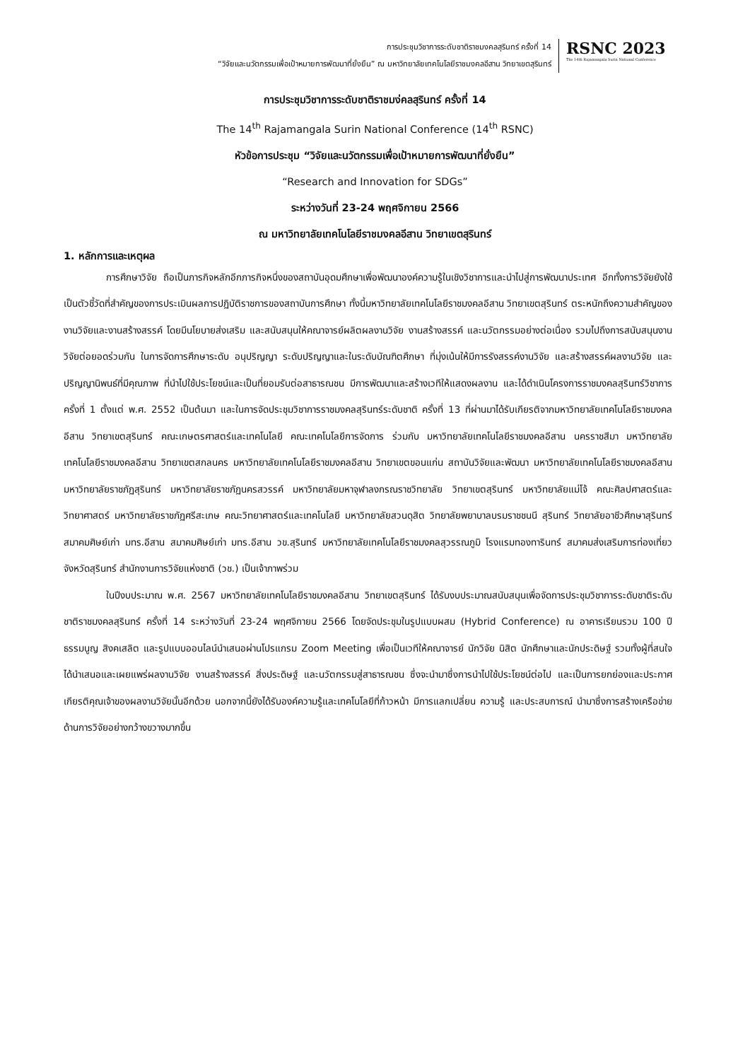การประชุมวิชาการระดับชาติราชมงคลสุรินทร์ ครั้งที่ 14
“วิจัยและนวัตกรรมเพื่อเป้าหมายการพัฒนาที่ยั่งยืน” ณ มหาวิทยาลัยเทคโนโลยีราชมงคลอีสาน วิทยาเขตสุรินทร์
RSNC 2023
The 14th Rajamangala Surin National Conference
การประชุมวิชาการระดับชาติราชมง่คลสุรินทร์ ครั้งที่ 14
The 14<sup>th</sup> Rajamangala Surin National Conference (14<sup>th</sup> RSNC)
หัวข้อการประชุม “วิจัยและนวัตกรรมเพื่อเป้าหมายการพัฒนาที่ยั่งยืน”
“Research and Innovation for SDGs”
ระหว่างวันที่ 23-24 พฤศจิกายน 2566
ณ มหาวิทยาลัยเทคโนโลยีราชมงคลอีสาน วิทยาเขตสุรินทร์
1. หลักการและเหตุผล
การศึกษาวิจัย ถือเป็นภารกิจหลักอีกภารกิจหนึ่งของสถาบันอุดมศึกษาเพื่อพัฒนาองค์ความรู้ในเชิงวิชาการและนำไปสู่การพัฒนาประเทศ อีกทั้งการวิจัยยังใช้เป็นตัวชี้วัดที่สำคัญของการประเมินผลการปฏิบัติราชการของสถาบันการศึกษา ทั้งนี้มหาวิทยาลัยเทคโนโลยีราชมงคลอีสาน วิทยาเขตสุรินทร์ ตระหนักถึงความสำคัญของงานวิจัยและงานสร้างสรรค์ โดยมีนโยบายส่งเสริม และสนับสนุนให้คณาจารย์ผลิตผลงานวิจัย งานสร้างสรรค์ และนวัตกรรมอย่างต่อเนื่อง รวมไปถึงการสนับสนุนงานวิจัยต่อยอดร่วมกัน ในการจัดการศึกษาระดับ อนุปริญญา ระดับปริญญาและในระดับบัณฑิตศึกษา ที่มุ่งเน้นให้มีการรังสรรค์งานวิจัย และสร้างสรรค์ผลงานวิจัย และปริญญานิพนธ์ที่มีคุณภาพ ที่นำไปใช้ประโยชน์และเป็นที่ยอมรับต่อสาธารณชน มีการพัฒนาและสร้างเวทีให้แสดงผลงาน และได้ดำเนินโครงการราชมงคลสุรินทร์วิชาการ ครั้งที่ 1 ตั้งแต่ พ.ศ. 2552 เป็นต้นมา และในการจัดประชุมวิชาการราชมงคลสุรินทร์ระดับชาติ ครั้งที่ 13 ที่ผ่านมาได้รับเกียรติจากมหาวิทยาลัยเทคโนโลยีราชมงคลอีสาน วิทยาเขตสุรินทร์ คณะเกษตรศาสตร์และเทคโนโลยี คณะเทคโนโลยีการจัดการ ร่วมกับ มหาวิทยาลัยเทคโนโลยีราชมงคลอีสาน นครราชสีมา มหาวิทยาลัยเทคโนโลยีราชมงคลอีสาน วิทยาเขตสกลนคร มหาวิทยาลัยเทคโนโลยีราชมงคลอีสาน วิทยาเขตขอนแก่น สถาบันวิจัยและพัฒนา มหาวิทยาลัยเทคโนโลยีราชมงคลอีสาน มหาวิทยาลัยราชภัฏสุรินทร์ มหาวิทยาลัยราชภัฏนครสวรรค์ มหาวิทยาลัยมหาจุฬาลงกรณราชวิทยาลัย วิทยาเขตสุรินทร์ มหาวิทยาลัยแม่โจ้ คณะศิลปศาสตร์และวิทยาศาสตร์ มหาวิทยาลัยราชภัฏศรีสะเกษ คณะวิทยาศาสตร์และเทคโนโลยี มหาวิทยาลัยสวนดุสิต วิทยาลัยพยาบาลบรมราชชนนี สุรินทร์ วิทยาลัยอาชีวศึกษาสุรินทร์ สมาคมศิษย์เก่า มทร.อีสาน สมาคมศิษย์เก่า มทร.อีสาน วข.สุรินทร์ มหาวิทยาลัยเทคโนโลยีราชมงคลสุวรรณภูมิ โรงแรมทองทารินทร์ สมาคมส่งเสริมการท่องเที่ยวจังหวัดสุรินทร์ สำนักงานการวิจัยแห่งชาติ (วช.) เป็นเจ้าภาพร่วม
ในปีงบประมาณ พ.ศ. 2567 มหาวิทยาลัยเทคโนโลยีราชมงคลอีสาน วิทยาเขตสุรินทร์ ได้รับงบประมาณสนับสนุนเพื่อจัดการประชุมวิชาการระดับชาติระดับชาติราชมงคลสุรินทร์ ครั้งที่ 14 ระหว่างวันที่ 23-24 พฤศจิกายน 2566 โดยจัดประชุมในรูปแบบผสม (Hybrid Conference) ณ อาคารเรียนรวม 100 ปี ธรรมนูญ สิงคเสลิต และรูปแบบออนไลน์นำเสนอผ่านโปรแกรม Zoom Meeting เพื่อเป็นเวทีให้คณาจารย์ นักวิจัย นิสิต นักศึกษาและนักประดิษฐ์ รวมทั้งผู้ที่สนใจ ได้นำเสนอและเผยแพร่ผลงานวิจัย งานสร้างสรรค์ สิ่งประดิษฐ์ และนวัตกรรมสู่สาธารณชน ซึ่งจะนำมาซึ่งการนำไปใช้ประโยชน์ต่อไป และเป็นการยกย่องและประกาศเกียรติคุณเจ้าของผลงานวิจัยนั้นอีกด้วย นอกจากนี้ยังได้รับองค์ความรู้และเทคโนโลยีที่ก้าวหน้า มีการแลกเปลี่ยน ความรู้ และประสบการณ์ นำมาซึ่งการสร้างเครือข่ายด้านการวิจัยอย่างกว้างขวางมากขึ้น